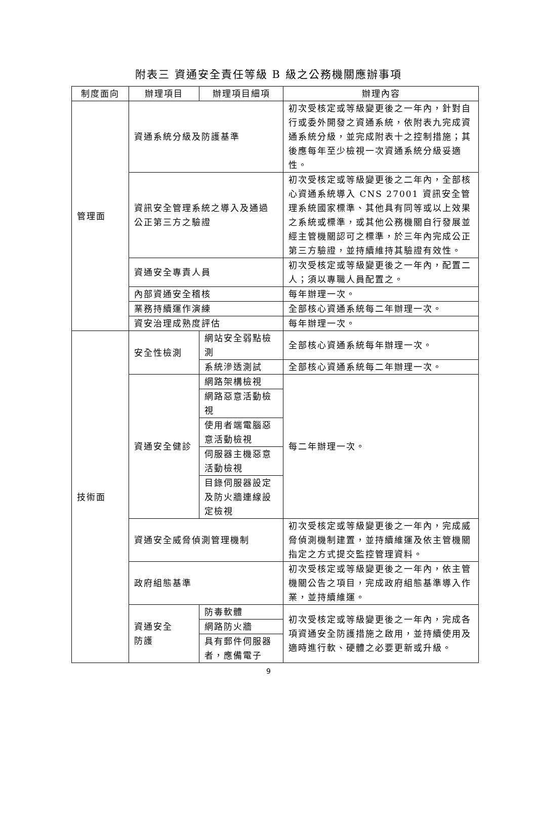附表三 資通安全責任等級 B 級之公務機關應辦事項
| 制度面向 | 辦理項目 | 辦理項目細項 | 辦理內容 |
| --- | --- | --- | --- |
| 管理面 | 資通系統分級及防護基準 | | 初次受核定或等級變更後之一年內，針對自行或委外開發之資通系統，依附表九完成資通系統分級，並完成附表十之控制措施；其後應每年至少檢視一次資通系統分級妥適性。 |
| | 資訊安全管理系統之導入及通過公正第三方之驗證 | | 初次受核定或等級變更後之二年內，全部核心資通系統導入 CNS 27001 資訊安全管理系統國家標準、其他具有同等或以上效果之系統或標準，或其他公務機關自行發展並經主管機關認可之標準，於三年內完成公正第三方驗證，並持續維持其驗證有效性。 |
| | 資通安全專責人員 | | 初次受核定或等級變更後之一年內，配置二人；須以專職人員配置之。 |
| | 內部資通安全稽核 | | 每年辦理一次。 |
| | 業務持續運作演練 | | 全部核心資通系統每二年辦理一次。 |
| | 資安治理成熟度評估 | | 每年辦理一次。 |
| 技術面 | 安全性檢測 | 網站安全弱點檢測 | 全部核心資通系統每年辦理一次。 |
| | | 系統滲透測試 | 全部核心資通系統每二年辦理一次。 |
| | 資通安全健診 | 網路架構檢視 | 每二年辦理一次。 |
| | | 網路惡意活動檢視 | |
| | | 使用者端電腦惡意活動檢視 | |
| | | 伺服器主機惡意活動檢視 | |
| | | 目錄伺服器設定及防火牆連線設定檢視 | |
| | 資通安全威脅偵測管理機制 | | 初次受核定或等級變更後之一年內，完成威脅偵測機制建置，並持續維運及依主管機關指定之方式提交監控管理資料。 |
| | 政府組態基準 | | 初次受核定或等級變更後之一年內，依主管機關公告之項目，完成政府組態基準導入作業，並持續維運。 |
| | 資通安全 防護 | 防毒軟體 | 初次受核定或等級變更後之一年內，完成各項資通安全防護措施之啟用，並持續使用及適時進行軟、硬體之必要更新或升級。 |
| | | 網路防火牆 | |
| | | 具有郵件伺服器者，應備電子 | |
9